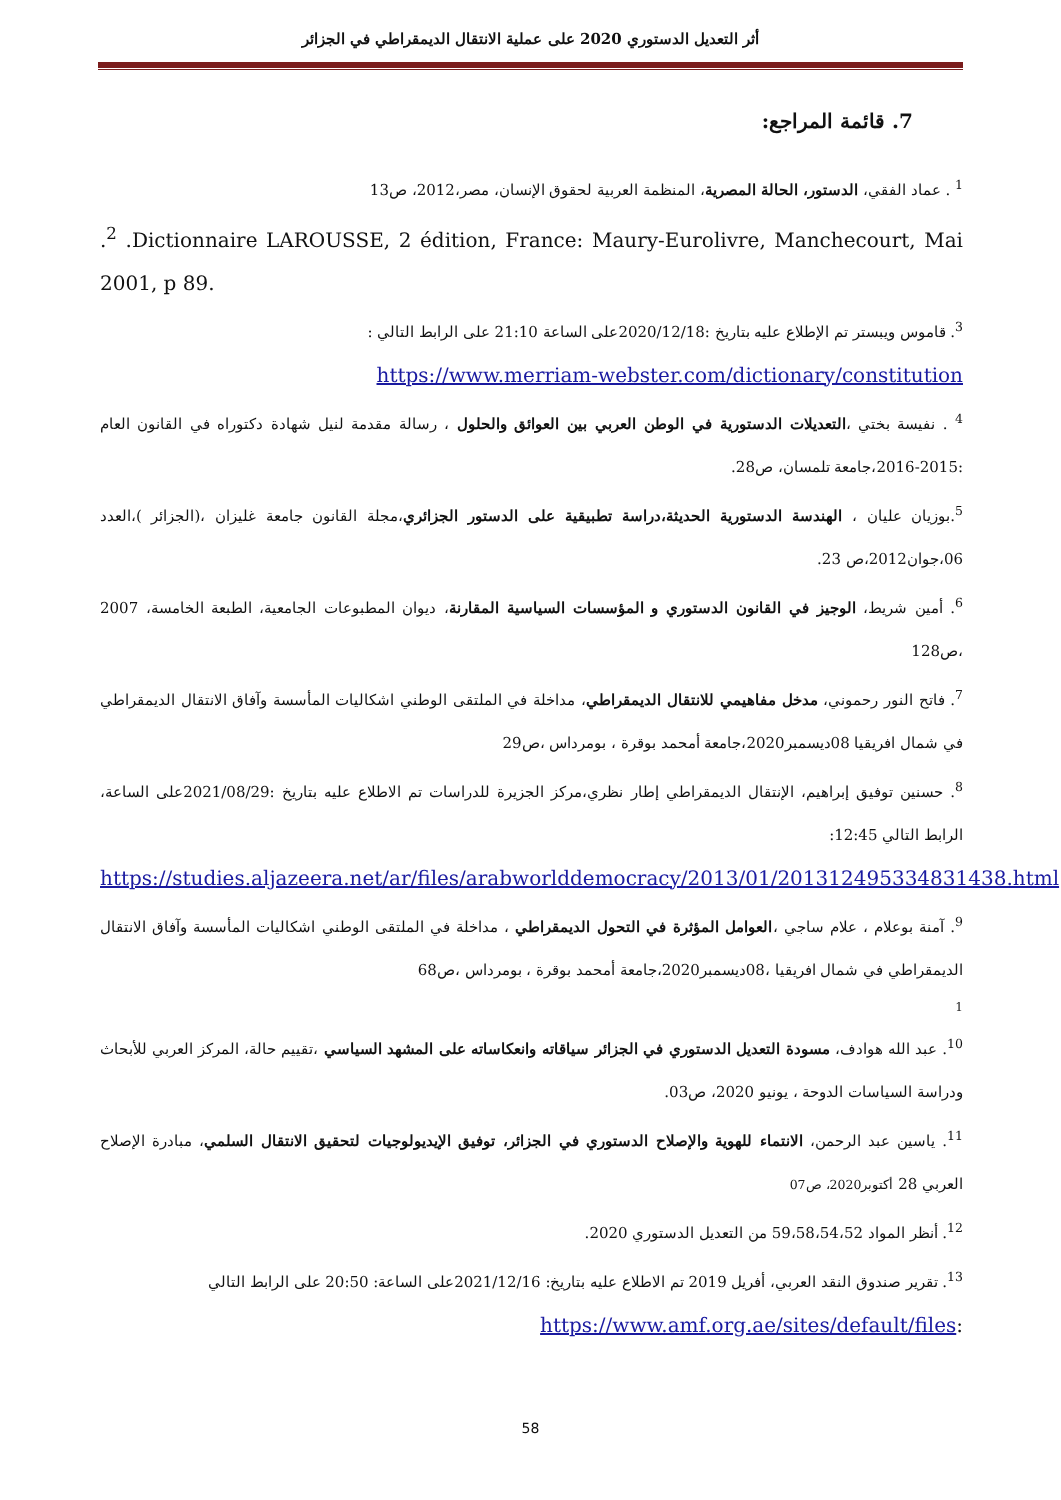أثر التعديل الدستوري 2020 على عملية الانتقال الديمقراطي في الجزائر
7. قائمة المراجع:
<sup>1</sup> . عماد الفقي، الدستور، الحالة المصرية، المنظمة العربية لحقوق الإنسان، مصر،2012، ص13
.<sup>2</sup> .Dictionnaire LAROUSSE, 2 édition, France: Maury-Eurolivre, Manchecourt, Mai 2001, p 89.
<sup>3</sup>. قاموس ويبستر تم الإطلاع عليه بتاريخ :2020/12/18على الساعة 21:10 على الرابط التالي :
https://www.merriam-webster.com/dictionary/constitution
<sup>4</sup> . نفيسة بختي ،التعديلات الدستورية في الوطن العربي بين العوائق والحلول ، رسالة مقدمة لنيل شهادة دكتوراه في القانون العام :2015-2016،جامعة تلمسان، ص28.
<sup>5</sup>.بوزيان عليان ، الهندسة الدستورية الحديثة،دراسة تطبيقية على الدستور الجزائري،مجلة القانون جامعة غليزان ،(الجزائر )،العدد 06،جوان2012،ص 23.
<sup>6</sup>. أمين شريط، الوجيز في القانون الدستوري و المؤسسات السياسية المقارنة، ديوان المطبوعات الجامعية، الطبعة الخامسة، 2007 ،ص128
<sup>7</sup>. فاتح النور رحموني، مدخل مفاهيمي للانتقال الديمقراطي، مداخلة في الملتقى الوطني اشكاليات المأسسة وآفاق الانتقال الديمقراطي في شمال افريقيا 08ديسمبر2020،جامعة أمحمد بوقرة ، بومرداس ،ص29
<sup>8</sup>. حسنين توفيق إبراهيم، الإنتقال الديمقراطي إطار نظري،مركز الجزيرة للدراسات تم الاطلاع عليه بتاريخ :2021/08/29على الساعة، الرابط التالي 12:45:
https://studies.aljazeera.net/ar/files/arabworlddemocracy/2013/01/201312495334831438.html
<sup>9</sup>. آمنة بوعلام ، علام ساجي ،العوامل المؤثرة في التحول الديمقراطي ، مداخلة في الملتقى الوطني اشكاليات المأسسة وآفاق الانتقال الديمقراطي في شمال افريقيا ،08ديسمبر2020،جامعة أمحمد بوقرة ، بومرداس ،ص68
1
<sup>10</sup>. عبد الله هوادف، مسودة التعديل الدستوري في الجزائر سياقاته وانعكاساته على المشهد السياسي ،تقييم حالة، المركز العربي للأبحاث ودراسة السياسات الدوحة ، يونيو 2020، ص03.
<sup>11</sup>. ياسين عبد الرحمن، الانتماء للهوية والإصلاح الدستوري في الجزائر، توفيق الإيديولوجيات لتحقيق الانتقال السلمي، مبادرة الإصلاح العربي 28 أكتوبر2020، ص07
<sup>12</sup>. أنظر المواد 59،58،54،52 من التعديل الدستوري 2020.
<sup>13</sup>. تقرير صندوق النقد العربي، أفريل 2019 تم الاطلاع عليه بتاريخ: 2021/12/16على الساعة: 20:50 على الرابط التالي
https://www.amf.org.ae/sites/default/files:
58